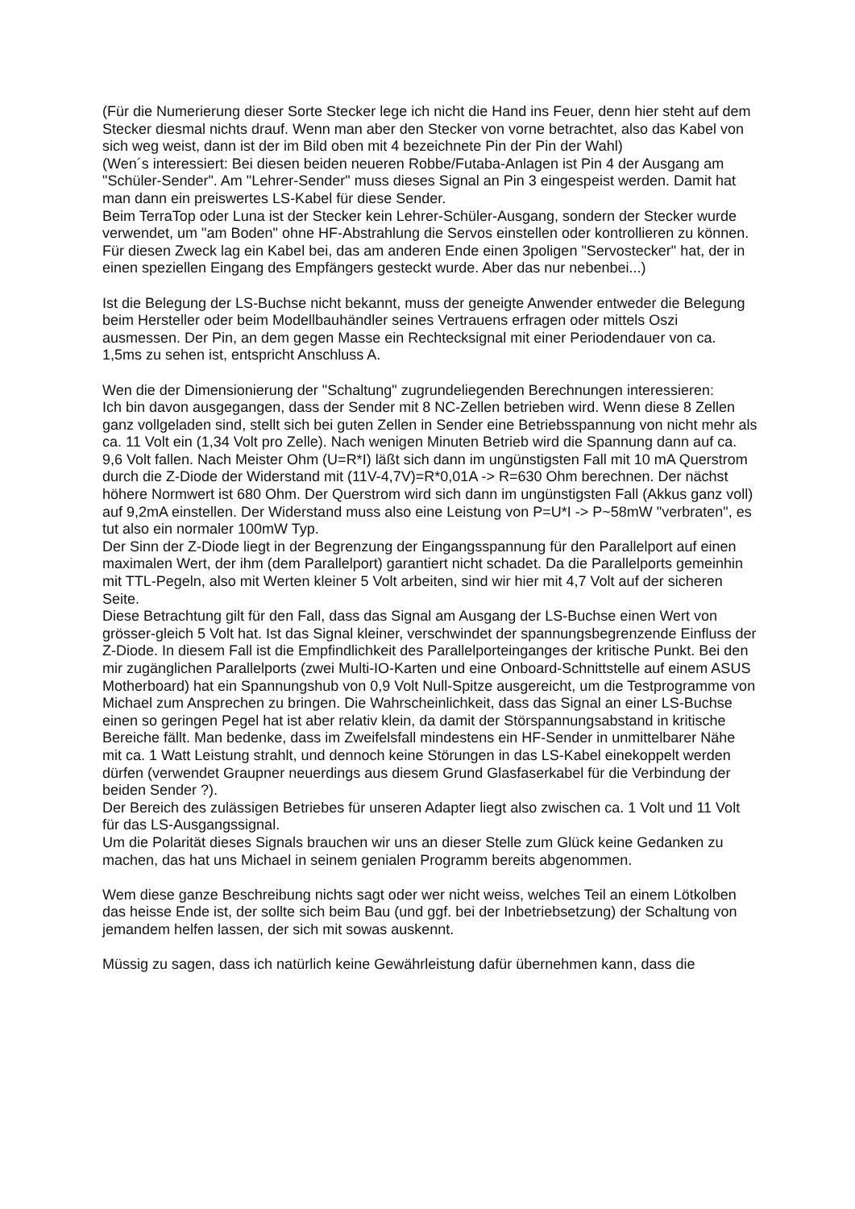(Für die Numerierung dieser Sorte Stecker lege ich nicht die Hand ins Feuer, denn hier steht auf dem Stecker diesmal nichts drauf. Wenn man aber den Stecker von vorne betrachtet, also das Kabel von sich weg weist, dann ist der im Bild oben mit 4 bezeichnete Pin der Pin der Wahl)
(Wen´s interessiert: Bei diesen beiden neueren Robbe/Futaba-Anlagen ist Pin 4 der Ausgang am "Schüler-Sender". Am "Lehrer-Sender" muss dieses Signal an Pin 3 eingespeist werden. Damit hat man dann ein preiswertes LS-Kabel für diese Sender.
Beim TerraTop oder Luna ist der Stecker kein Lehrer-Schüler-Ausgang, sondern der Stecker wurde verwendet, um "am Boden" ohne HF-Abstrahlung die Servos einstellen oder kontrollieren zu können. Für diesen Zweck lag ein Kabel bei, das am anderen Ende einen 3poligen "Servostecker" hat, der in einen speziellen Eingang des Empfängers gesteckt wurde. Aber das nur nebenbei...)
Ist die Belegung der LS-Buchse nicht bekannt, muss der geneigte Anwender entweder die Belegung beim Hersteller oder beim Modellbauhändler seines Vertrauens erfragen oder mittels Oszi ausmessen. Der Pin, an dem gegen Masse ein Rechtecksignal mit einer Periodendauer von ca. 1,5ms zu sehen ist, entspricht Anschluss A.
Wen die der Dimensionierung der "Schaltung" zugrundeliegenden Berechnungen interessieren:
Ich bin davon ausgegangen, dass der Sender mit 8 NC-Zellen betrieben wird. Wenn diese 8 Zellen ganz vollgeladen sind, stellt sich bei guten Zellen in Sender eine Betriebsspannung von nicht mehr als ca. 11 Volt ein (1,34 Volt pro Zelle). Nach wenigen Minuten Betrieb wird die Spannung dann auf ca. 9,6 Volt fallen. Nach Meister Ohm (U=R*I) läßt sich dann im ungünstigsten Fall mit 10 mA Querstrom durch die Z-Diode der Widerstand mit (11V-4,7V)=R*0,01A -> R=630 Ohm berechnen. Der nächst höhere Normwert ist 680 Ohm. Der Querstrom wird sich dann im ungünstigsten Fall (Akkus ganz voll) auf 9,2mA einstellen. Der Widerstand muss also eine Leistung von P=U*I -> P~58mW "verbraten", es tut also ein normaler 100mW Typ.
Der Sinn der Z-Diode liegt in der Begrenzung der Eingangsspannung für den Parallelport auf einen maximalen Wert, der ihm (dem Parallelport) garantiert nicht schadet. Da die Parallelports gemeinhin mit TTL-Pegeln, also mit Werten kleiner 5 Volt arbeiten, sind wir hier mit 4,7 Volt auf der sicheren Seite.
Diese Betrachtung gilt für den Fall, dass das Signal am Ausgang der LS-Buchse einen Wert von grösser-gleich 5 Volt hat. Ist das Signal kleiner, verschwindet der spannungsbegrenzende Einfluss der Z-Diode. In diesem Fall ist die Empfindlichkeit des Parallelporteinganges der kritische Punkt. Bei den mir zugänglichen Parallelports (zwei Multi-IO-Karten und eine Onboard-Schnittstelle auf einem ASUS Motherboard) hat ein Spannungshub von 0,9 Volt Null-Spitze ausgereicht, um die Testprogramme von Michael zum Ansprechen zu bringen. Die Wahrscheinlichkeit, dass das Signal an einer LS-Buchse einen so geringen Pegel hat ist aber relativ klein, da damit der Störspannungsabstand in kritische Bereiche fällt. Man bedenke, dass im Zweifelsfall mindestens ein HF-Sender in unmittelbarer Nähe mit ca. 1 Watt Leistung strahlt, und dennoch keine Störungen in das LS-Kabel einekoppelt werden dürfen (verwendet Graupner neuerdings aus diesem Grund Glasfaserkabel für die Verbindung der beiden Sender ?).
Der Bereich des zulässigen Betriebes für unseren Adapter liegt also zwischen ca. 1 Volt und 11 Volt für das LS-Ausgangssignal.
Um die Polarität dieses Signals brauchen wir uns an dieser Stelle zum Glück keine Gedanken zu machen, das hat uns Michael in seinem genialen Programm bereits abgenommen.
Wem diese ganze Beschreibung nichts sagt oder wer nicht weiss, welches Teil an einem Lötkolben das heisse Ende ist, der sollte sich beim Bau (und ggf. bei der Inbetriebsetzung) der Schaltung von jemandem helfen lassen, der sich mit sowas auskennt.
Müssig zu sagen, dass ich natürlich keine Gewährleistung dafür übernehmen kann, dass die